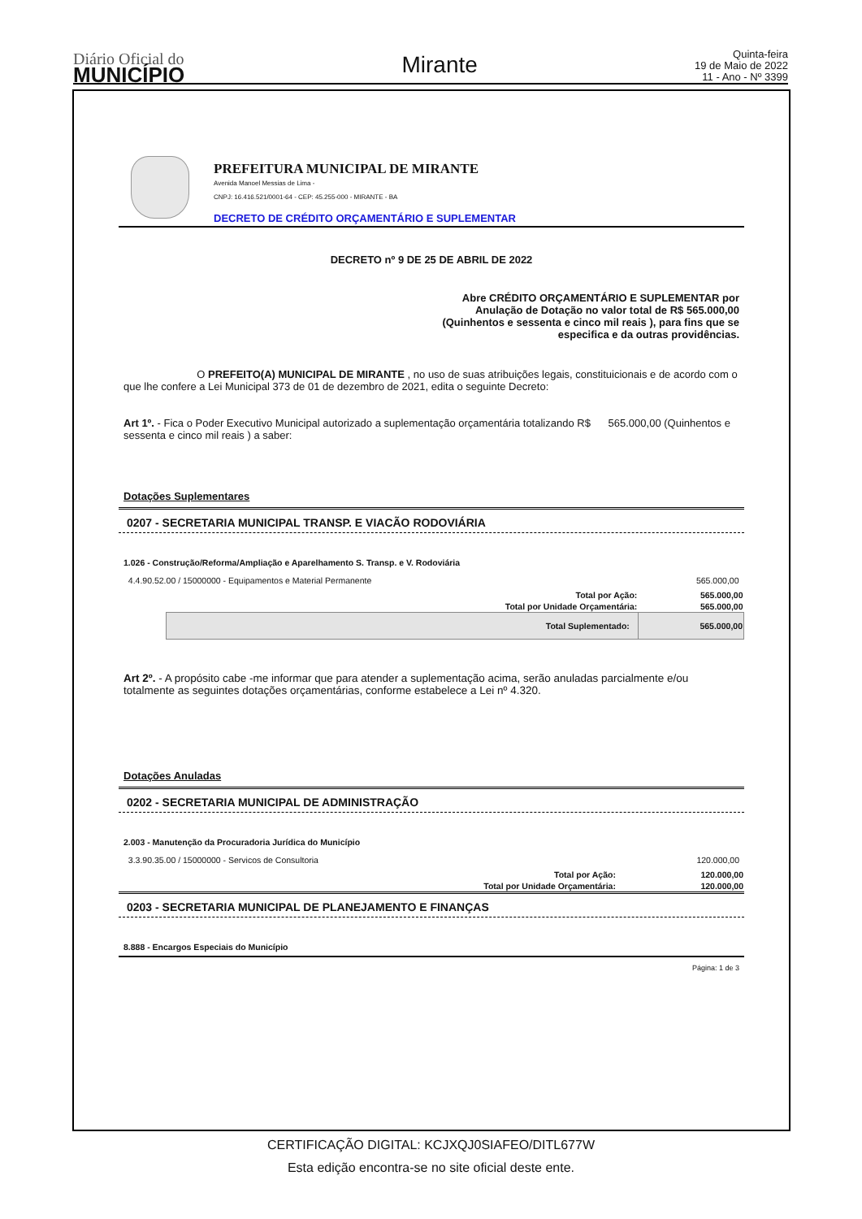Diário Oficial do
MUNICÍPIO
Mirante
Quinta-feira
19 de Maio de 2022
11 - Ano - Nº 3399
PREFEITURA MUNICIPAL DE MIRANTE
Avenida Manoel Messias de Lima -
CNPJ: 16.416.521/0001-64 - CEP: 45.255-000 - MIRANTE - BA
DECRETO DE CRÉDITO ORÇAMENTÁRIO E SUPLEMENTAR
DECRETO nº 9 DE 25 DE ABRIL DE 2022
Abre CRÉDITO ORÇAMENTÁRIO E SUPLEMENTAR por Anulação de Dotação no valor total de R$ 565.000,00 (Quinhentos e sessenta e cinco mil reais ), para fins que se especifica e da outras providências.
O PREFEITO(A) MUNICIPAL DE MIRANTE , no uso de suas atribuições legais, constituicionais e de acordo com o que lhe confere a Lei Municipal 373 de 01 de dezembro de 2021, edita o seguinte Decreto:
Art 1º. - Fica o Poder Executivo Municipal autorizado a suplementação orçamentária totalizando R$ 565.000,00 (Quinhentos e sessenta e cinco mil reais ) a saber:
Dotações Suplementares
0207 - SECRETARIA MUNICIPAL TRANSP. E VIACÃO RODOVIÁRIA
| 1.026 - Construção/Reforma/Ampliação e Aparelhamento S. Transp. e V. Rodoviária | | |
| 4.4.90.52.00 / 15000000 - Equipamentos e Material Permanente | | 565.000,00 |
| Total por Ação: | | 565.000,00 |
| Total por Unidade Orçamentária: | | 565.000,00 |
| | Total Suplementado: | 565.000,00 |
Art 2º. - A propósito cabe -me informar que para atender a suplementação acima, serão anuladas parcialmente e/ou totalmente as seguintes dotações orçamentárias, conforme estabelece a Lei nº 4.320.
Dotações Anuladas
0202 - SECRETARIA MUNICIPAL DE ADMINISTRAÇÃO
| 2.003 - Manutenção da Procuradoria Jurídica do Município | |
| 3.3.90.35.00 / 15000000 - Servicos de Consultoria | 120.000,00 |
| Total por Ação: | 120.000,00 |
| Total por Unidade Orçamentária: | 120.000,00 |
0203 - SECRETARIA MUNICIPAL DE PLANEJAMENTO E FINANÇAS
| 8.888 - Encargos Especiais do Município |
Página: 1 de 3
CERTIFICAÇÃO DIGITAL: KCJXQJ0SIAFEO/DITL677W
Esta edição encontra-se no site oficial deste ente.